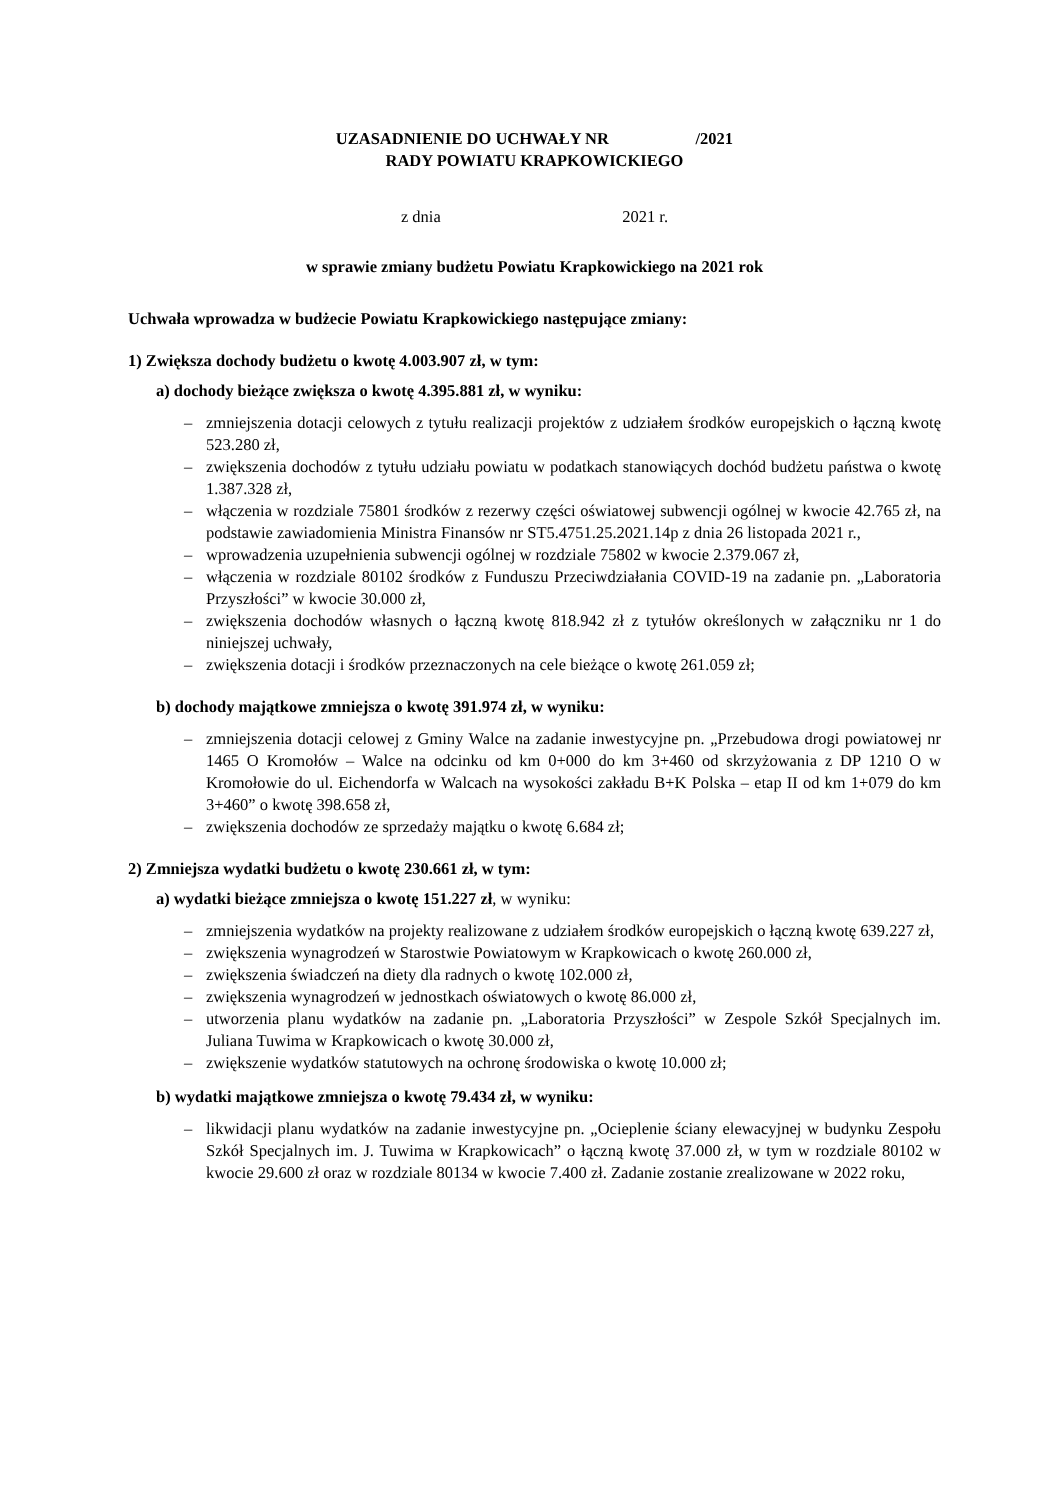UZASADNIENIE DO UCHWAŁY NR /2021
RADY POWIATU KRAPKOWICKIEGO
z dnia 2021 r.
w sprawie zmiany budżetu Powiatu Krapkowickiego na 2021 rok
Uchwała wprowadza w budżecie Powiatu Krapkowickiego następujące zmiany:
1) Zwiększa dochody budżetu o kwotę 4.003.907 zł, w tym:
a) dochody bieżące zwiększa o kwotę 4.395.881 zł, w wyniku:
– zmniejszenia dotacji celowych z tytułu realizacji projektów z udziałem środków europejskich o łączną kwotę 523.280 zł,
– zwiększenia dochodów z tytułu udziału powiatu w podatkach stanowiących dochód budżetu państwa o kwotę 1.387.328 zł,
– włączenia w rozdziale 75801 środków z rezerwy części oświatowej subwencji ogólnej w kwocie 42.765 zł, na podstawie zawiadomienia Ministra Finansów nr ST5.4751.25.2021.14p z dnia 26 listopada 2021 r.,
– wprowadzenia uzupełnienia subwencji ogólnej w rozdziale 75802 w kwocie 2.379.067 zł,
– włączenia w rozdziale 80102 środków z Funduszu Przeciwdziałania COVID-19 na zadanie pn. „Laboratoria Przyszłości” w kwocie 30.000 zł,
– zwiększenia dochodów własnych o łączną kwotę 818.942 zł z tytułów określonych w załączniku nr 1 do niniejszej uchwały,
– zwiększenia dotacji i środków przeznaczonych na cele bieżące o kwotę 261.059 zł;
b) dochody majątkowe zmniejsza o kwotę 391.974 zł, w wyniku:
– zmniejszenia dotacji celowej z Gminy Walce na zadanie inwestycyjne pn. „Przebudowa drogi powiatowej nr 1465 O Kromołów – Walce na odcinku od km 0+000 do km 3+460 od skrzyżowania z DP 1210 O w Kromołowie do ul. Eichendorfa w Walcach na wysokości zakładu B+K Polska – etap II od km 1+079 do km 3+460” o kwotę 398.658 zł,
– zwiększenia dochodów ze sprzedaży majątku o kwotę 6.684 zł;
2) Zmniejsza wydatki budżetu o kwotę 230.661 zł, w tym:
a) wydatki bieżące zmniejsza o kwotę 151.227 zł, w wyniku:
– zmniejszenia wydatków na projekty realizowane z udziałem środków europejskich o łączną kwotę 639.227 zł,
– zwiększenia wynagrodzeń w Starostwie Powiatowym w Krapkowicach o kwotę 260.000 zł,
– zwiększenia świadczeń na diety dla radnych o kwotę 102.000 zł,
– zwiększenia wynagrodzeń w jednostkach oświatowych o kwotę 86.000 zł,
– utworzenia planu wydatków na zadanie pn. „Laboratoria Przyszłości” w Zespole Szkół Specjalnych im. Juliana Tuwima w Krapkowicach o kwotę 30.000 zł,
– zwiększenie wydatków statutowych na ochronę środowiska o kwotę 10.000 zł;
b) wydatki majątkowe zmniejsza o kwotę 79.434 zł, w wyniku:
– likwidacji planu wydatków na zadanie inwestycyjne pn. „Ocieplenie ściany elewacyjnej w budynku Zespołu Szkół Specjalnych im. J. Tuwima w Krapkowicach” o łączną kwotę 37.000 zł, w tym w rozdziale 80102 w kwocie 29.600 zł oraz w rozdziale 80134 w kwocie 7.400 zł. Zadanie zostanie zrealizowane w 2022 roku,